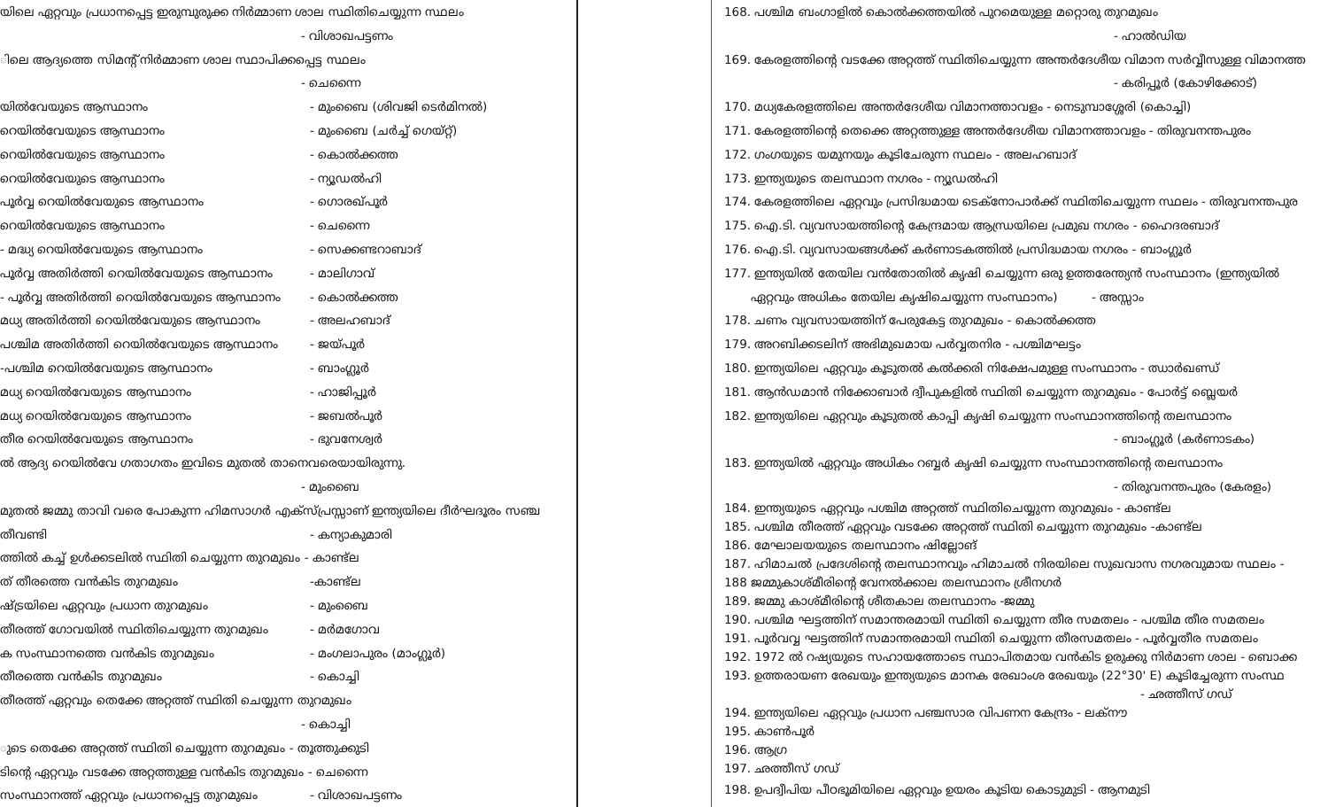യിലെ ഏറ്റവും പ്രധാനപ്പെട്ട ഇരുമ്പുരുക്ക നിർമ്മാണ ശാല സ്ഥിതിചെയ്യുന്ന സ്ഥലം
- വിശാഖപട്ടണം
ിലെ ആദ്യത്തെ സിമന്റ് നിർമ്മാണ ശാല സ്ഥാപിക്കപ്പെട്ട സ്ഥലം
- ചെന്നൈ
യിൽവേയുടെ ആസ്ഥാനം - മുംബൈ (ശിവജി ടെർമിനൽ)
റെയിൽവേയുടെ ആസ്ഥാനം - മുംബൈ (ചർച്ച് ഗെയ്റ്റ്)
റെയിൽവേയുടെ ആസ്ഥാനം - കൊൽക്കത്ത
റെയിൽവേയുടെ ആസ്ഥാനം - ന്യൂഡൽഹി
പൂർവ്വ റെയിൽവേയുടെ ആസ്ഥാനം - ഗൊരഖ്പൂർ
റെയിൽവേയുടെ ആസ്ഥാനം - ചെന്നൈ
- മദ്ധ്യ റെയിൽവേയുടെ ആസ്ഥാനം - സെക്കണ്ടറാബാദ്
പൂർവ്വ അതിർത്തി റെയിൽവേയുടെ ആസ്ഥാനം - മാലിഗാവ്
- പൂർവ്വ അതിർത്തി റെയിൽവേയുടെ ആസ്ഥാനം - കൊൽക്കത്ത
മധ്യ അതിർത്തി റെയിൽവേയുടെ ആസ്ഥാനം - അലഹബാദ്
പശ്ചിമ അതിർത്തി റെയിൽവേയുടെ ആസ്ഥാനം - ജയ്പൂർ
-പശ്ചിമ റെയിൽവേയുടെ ആസ്ഥാനം - ബാംഗ്ലൂർ
മധ്യ റെയിൽവേയുടെ ആസ്ഥാനം - ഹാജിപ്പൂർ
മധ്യ റെയിൽവേയുടെ ആസ്ഥാനം - ജബൽപൂർ
തീര റെയിൽവേയുടെ ആസ്ഥാനം - ഭുവനേശ്വർ
ൽ ആദ്യ റെയിൽവേ ഗതാഗതം ഇവിടെ മുതൽ താനെവരെയായിരുന്നു.
- മുംബൈ
മുതൽ ജമ്മു താവി വരെ പോകുന്ന ഹിമസാഗർ എക്സ്പ്രസ്സാണ് ഇന്ത്യയിലെ ദീർഘദൂരം സഞ്ച
തീവണ്ടി - കന്യാകുമാരി
ത്തിൽ കച്ച് ഉൾക്കടലിൽ സ്ഥിതി ചെയ്യുന്ന തുറമുഖം - കാണ്ട്ല
ത് തീരത്തെ വൻകിട തുറമുഖം -കാണ്ട്ല
ഷ്ട്രയിലെ ഏറ്റവും പ്രധാന തുറമുഖം - മുംബൈ
തീരത്ത് ഗോവയിൽ സ്ഥിതിചെയ്യുന്ന തുറമുഖം - മർമഗോവ
ക സംസ്ഥാനത്തെ വൻകിട തുറമുഖം - മംഗലാപുരം (മാംഗ്ലൂർ)
തീരത്തെ വൻകിട തുറമുഖം - കൊച്ചി
തീരത്ത് ഏറ്റവും തെക്കേ അറ്റത്ത് സ്ഥിതി ചെയ്യുന്ന തുറമുഖം
- കൊച്ചി
ുടെ തെക്കേ അറ്റത്ത് സ്ഥിതി ചെയ്യുന്ന തുറമുഖം - തൂത്തുക്കുടി
ടിന്റെ ഏറ്റവും വടക്കേ അറ്റത്തുള്ള വൻകിട തുറമുഖം - ചെന്നൈ
സംസ്ഥാനത്ത് ഏറ്റവും പ്രധാനപ്പെട്ട തുറമുഖം - വിശാഖപട്ടണം
168. പശ്ചിമ ബംഗാളിൽ കൊൽക്കത്തയിൽ പുറമെയുള്ള മറ്റൊരു തുറമുഖം
- ഹാൽഡിയ
169. കേരളത്തിന്റെ വടക്കേ അറ്റത്ത് സ്ഥിതിചെയ്യുന്ന അന്തർദേശീയ വിമാന സർവ്വീസുള്ള വിമാനത്ത
- കരിപ്പൂർ (കോഴിക്കോട്)
170. മധ്യകേരളത്തിലെ അന്തർദേശീയ വിമാനത്താവളം - നെടുമ്പാശ്ശേരി (കൊച്ചി)
171. കേരളത്തിന്റെ തെക്കെ അറ്റത്തുള്ള അന്തർദേശീയ വിമാനത്താവളം - തിരുവനന്തപുരം
172. ഗംഗയുടെ യമുനയും കൂടിചേരുന്ന സ്ഥലം - അലഹബാദ്
173. ഇന്ത്യയുടെ തലസ്ഥാന നഗരം - ന്യൂഡൽഹി
174. കേരളത്തിലെ ഏറ്റവും പ്രസിദ്ധമായ ടെക്നോപാർക്ക് സ്ഥിതിചെയ്യുന്ന സ്ഥലം - തിരുവനന്തപുര
175. ഐ.ടി. വ്യവസായത്തിന്റെ കേന്ദ്രമായ ആന്ധ്രയിലെ പ്രമുഖ നഗരം - ഹൈദരബാദ്
176. ഐ.ടി. വ്യവസായങ്ങൾക്ക് കർണാടകത്തിൽ പ്രസിദ്ധമായ നഗരം - ബാംഗ്ലൂർ
177. ഇന്ത്യയിൽ തേയില വൻതോതിൽ കൃഷി ചെയ്യുന്ന ഒരു ഉത്തരേന്ത്യൻ സംസ്ഥാനം (ഇന്ത്യയിൽ
ഏറ്റവും അധികം തേയില കൃഷിചെയ്യുന്ന സംസ്ഥാനം) - അസ്സാം
178. ചണം വ്യവസായത്തിന് പേരുകേട്ട തുറമുഖം - കൊൽക്കത്ത
179. അറബിക്കടലിന് അഭിമുഖമായ പർവ്വതനിര - പശ്ചിമഘട്ടം
180. ഇന്ത്യയിലെ ഏറ്റവും കൂടുതൽ കൽക്കരി നിക്ഷേപമുള്ള സംസ്ഥാനം - ഝാർഖണ്ഡ്
181. ആൻഡമാൻ നിക്കോബാർ ദ്വീപുകളിൽ സ്ഥിതി ചെയ്യുന്ന തുറമുഖം - പോർട്ട് ബ്ലെയർ
182. ഇന്ത്യയിലെ ഏറ്റവും കൂടുതൽ കാപ്പി കൃഷി ചെയ്യുന്ന സംസ്ഥാനത്തിന്റെ തലസ്ഥാനം
- ബാംഗ്ലൂർ (കർണാടകം)
183. ഇന്ത്യയിൽ ഏറ്റവും അധികം റബ്ബർ കൃഷി ചെയ്യുന്ന സംസ്ഥാനത്തിന്റെ തലസ്ഥാനം
- തിരുവനന്തപുരം (കേരളം)
184. ഇന്ത്യയുടെ ഏറ്റവും പശ്ചിമ അറ്റത്ത് സ്ഥിതിചെയ്യുന്ന തുറമുഖം - കാണ്ട്ല
185. പശ്ചിമ തീരത്ത് ഏറ്റവും വടക്കേ അറ്റത്ത് സ്ഥിതി ചെയ്യുന്ന തുറമുഖം -കാണ്ട്ല
186. മേഘാലയയുടെ തലസ്ഥാനം ഷില്ലോങ്
187. ഹിമാചൽ പ്രദേശിന്റെ തലസ്ഥാനവും ഹിമാചൽ നിരയിലെ സുഖവാസ നഗരവുമായ സ്ഥലം -
188 ജമ്മുകാശ്മീരിന്റെ വേനൽക്കാല തലസ്ഥാനം ശ്രീനഗർ
189. ജമ്മു കാശ്മീരിന്റെ ശീതകാല തലസ്ഥാനം -ജമ്മു
190. പശ്ചിമ ഘട്ടത്തിന് സമാന്തരമായി സ്ഥിതി ചെയ്യുന്ന തീര സമതലം - പശ്ചിമ തീര സമതലം
191. പൂർവവ്വ ഘട്ടത്തിന് സമാന്തരമായി സ്ഥിതി ചെയ്യുന്ന തീരസമതലം - പൂർവ്വതീര സമതലം
192. 1972 ൽ റഷ്യയുടെ സഹായത്തോടെ സ്ഥാപിതമായ വൻകിട ഉരുക്കു നിർമാണ ശാല - ബൊക്ക
193. ഉത്തരായണ രേഖയും ഇന്ത്യയുടെ മാനക രേഖാംശ രേഖയും (22°30' E) കൂടിച്ചേരുന്ന സംസ്ഥ
- ഛത്തീസ് ഗഡ്
194. ഇന്ത്യയിലെ ഏറ്റവും പ്രധാന പഞ്ചസാര വിപണന കേന്ദ്രം - ലക്നൗ
195. കാൺപൂർ
196. ആഗ്ര
197. ഛത്തീസ് ഗഡ്
198. ഉപദ്വീപിയ പീഠഭൂമിയിലെ ഏറ്റവും ഉയരം കൂടിയ കൊടുമുടി - ആനമുടി